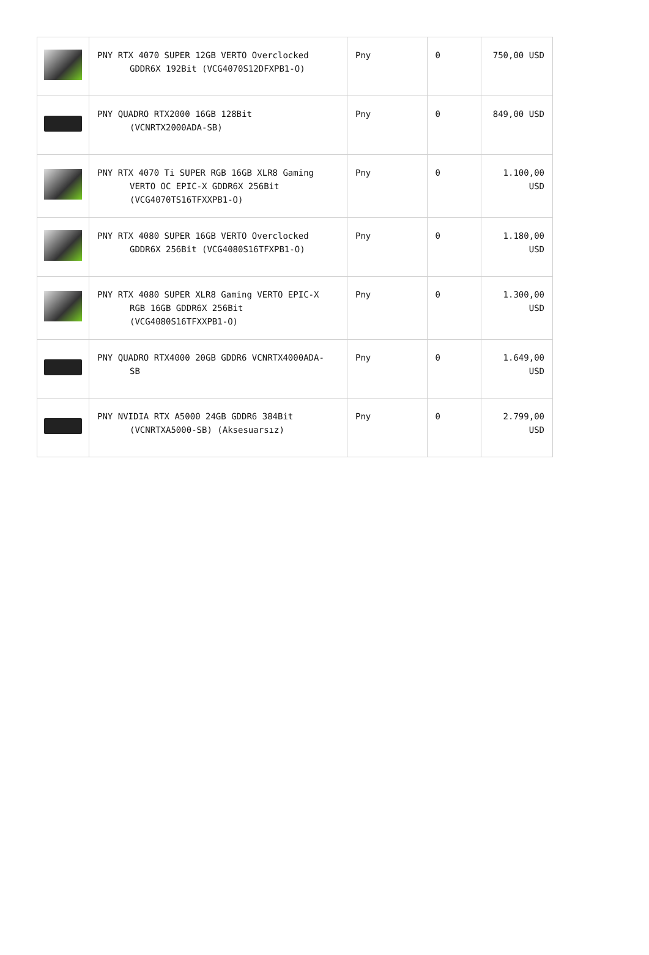| | PNY RTX 4070 SUPER 12GB VERTO Overclocked GDDR6X 192Bit (VCG4070S12DFXPB1-O) | Pny | 0 | 750,00 USD |
| | PNY QUADRO RTX2000 16GB 128Bit (VCNRTX2000ADA-SB) | Pny | 0 | 849,00 USD |
| | PNY RTX 4070 Ti SUPER RGB 16GB XLR8 Gaming VERTO OC EPIC-X GDDR6X 256Bit (VCG4070TS16TFXXPB1-O) | Pny | 0 | 1.100,00 USD |
| | PNY RTX 4080 SUPER 16GB VERTO Overclocked GDDR6X 256Bit (VCG4080S16TFXPB1-O) | Pny | 0 | 1.180,00 USD |
| | PNY RTX 4080 SUPER XLR8 Gaming VERTO EPIC-X RGB 16GB GDDR6X 256Bit (VCG4080S16TFXXPB1-O) | Pny | 0 | 1.300,00 USD |
| | PNY QUADRO RTX4000 20GB GDDR6 VCNRTX4000ADA- SB | Pny | 0 | 1.649,00 USD |
| | PNY NVIDIA RTX A5000 24GB GDDR6 384Bit (VCNRTXA5000-SB) (Aksesuarsız) | Pny | 0 | 2.799,00 USD |